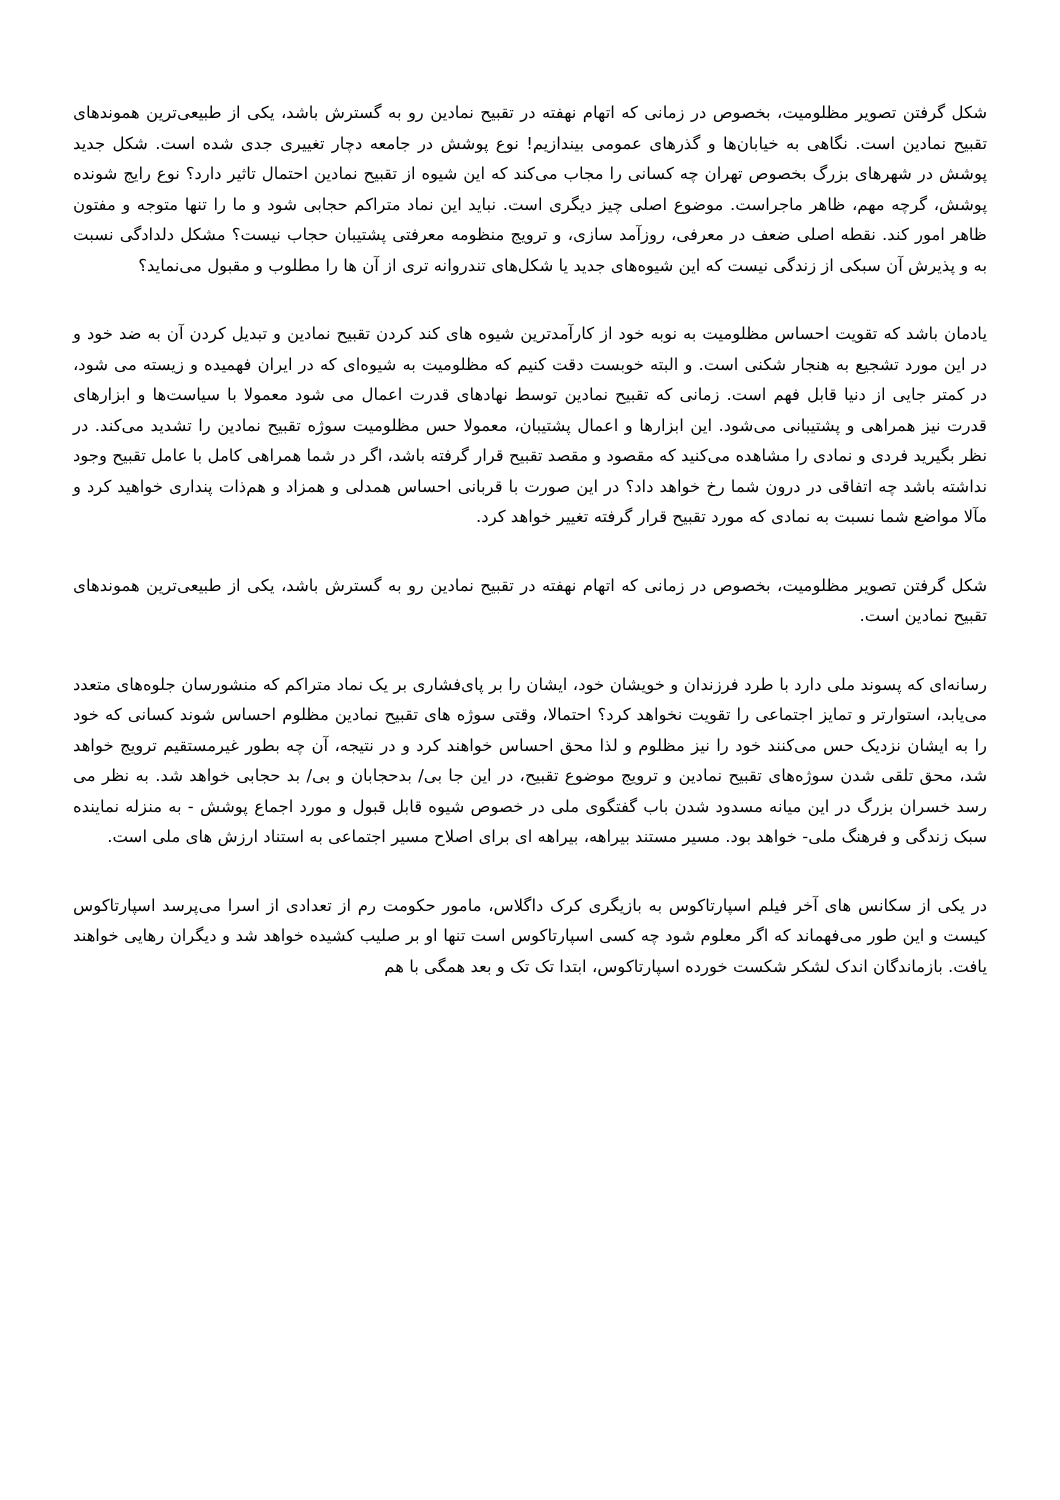شکل گرفتن تصویر مظلومیت، بخصوص در زمانی که اتهام نهفته در تقبیح نمادین رو به گسترش باشد، یکی از طبیعی‌ترین هموندهای تقبیح نمادین است. نگاهی به خیابان‌ها و گذرهای عمومی بیندازیم! نوع پوشش در جامعه دچار تغییری جدی شده است. شکل جدید پوشش در شهرهای بزرگ بخصوص تهران چه کسانی را مجاب می‌کند که این شیوه از تقبیح نمادین احتمال تاثیر دارد؟ نوع رایج شونده پوشش، گرچه مهم، ظاهر ماجراست. موضوع اصلی چیز دیگری است. نباید این نماد متراکم حجابی شود و ما را تنها متوجه و مفتون ظاهر امور کند. نقطه اصلی ضعف در معرفی، روزآمد سازی، و ترویج منظومه معرفتی پشتیبان حجاب نیست؟ مشکل دلدادگی نسبت به و پذیرش آن سبکی از زندگی نیست که این شیوه‌های جدید یا شکل‌های تندروانه تری از آن ها را مطلوب و مقبول می‌نماید؟
یادمان باشد که تقویت احساس مظلومیت به نوبه خود از کارآمدترین شیوه های کند کردن تقبیح نمادین و تبدیل کردن آن به ضد خود و در این مورد تشجیع به هنجار شکنی است. و البته خوبست دقت کنیم که مظلومیت به شیوه‌ای که در ایران فهمیده و زیسته می شود، در کمتر جایی از دنیا قابل فهم است. زمانی که تقبیح نمادین توسط نهادهای قدرت اعمال می شود معمولا با سیاست‌ها و ابزارهای قدرت نیز همراهی و پشتیبانی می‌شود. این ابزارها و اعمال پشتیبان، معمولا حس مظلومیت سوژه تقبیح نمادین را تشدید می‌کند. در نظر بگیرید فردی و نمادی را مشاهده می‌کنید که مقصود و مقصد تقبیح قرار گرفته باشد، اگر در شما همراهی کامل با عامل تقبیح وجود نداشته باشد چه اتفاقی در درون شما رخ خواهد داد؟ در این صورت با قربانی احساس همدلی و همزاد و هم‌ذات پنداری خواهید کرد و مآلا مواضع شما نسبت به نمادی که مورد تقبیح قرار گرفته تغییر خواهد کرد.
شکل گرفتن تصویر مظلومیت، بخصوص در زمانی که اتهام نهفته در تقبیح نمادین رو به گسترش باشد، یکی از طبیعی‌ترین هموندهای تقبیح نمادین است.
رسانه‌ای که پسوند ملی دارد با طرد فرزندان و خویشان خود، ایشان را بر پای‌فشاری بر یک نماد متراکم که منشورسان جلوه‌های متعدد می‌یابد، استوارتر و تمایز اجتماعی را تقویت نخواهد کرد؟ احتمالا، وقتی سوژه های تقبیح نمادین مظلوم احساس شوند کسانی که خود را به ایشان نزدیک حس می‌کنند خود را نیز مظلوم و لذا محق احساس خواهند کرد و در نتیجه، آن چه بطور غیرمستقیم ترویج خواهد شد، محق تلقی شدن سوژه‌های تقبیح نمادین و ترویج موضوع تقبیح، در این جا بی/ بدحجابان و بی/ بد حجابی خواهد شد. به نظر می رسد خسران بزرگ در این میانه مسدود شدن باب گفتگوی ملی در خصوص شیوه قابل قبول و مورد اجماع پوشش - به منزله نماینده سبک زندگی و فرهنگ ملی- خواهد بود. مسیر مستند بیراهه، بیراهه ای برای اصلاح مسیر اجتماعی به استناد ارزش های ملی است.
در یکی از سکانس های آخر فیلم اسپارتاکوس به بازیگری کرک داگلاس، مامور حکومت رم از تعدادی از اسرا می‌پرسد اسپارتاکوس کیست و این طور می‌فهماند که اگر معلوم شود چه کسی اسپارتاکوس است تنها او بر صلیب کشیده خواهد شد و دیگران رهایی خواهند یافت. بازماندگان اندک لشکر شکست خورده اسپارتاکوس، ابتدا تک تک و بعد همگی با هم